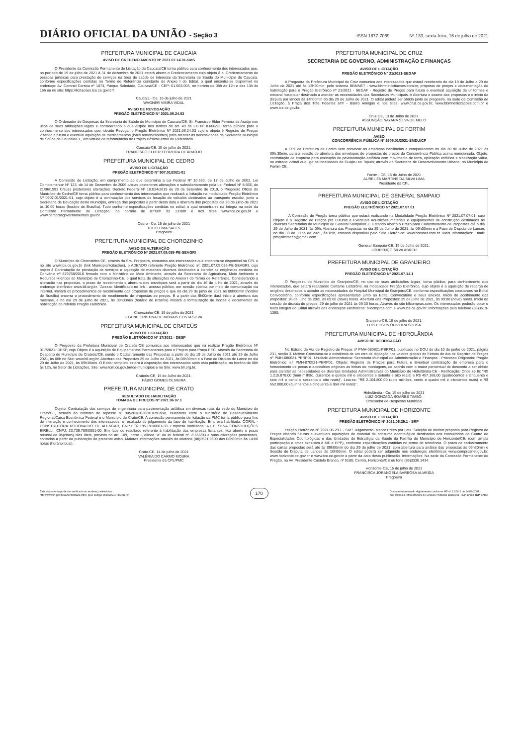DIÁRIO OFICIAL DA UNIÃO - Seção 3
ISSN 1677-7069 Nº 133, sexta-feira, 16 de julho de 2021
PREFEITURA MUNICIPAL DE CAUCAIA
AVISO DE CREDENCIAMENTO Nº 2021.07.14.01-SMS
O Presidente da Comissão Permanente de Licitação de Caucaia/CE torna público para conhecimento dos interessados que, no período de 19 de julho de 2021 à 31 de dezembro de 2021 estará aberto o Credenciamento cujo objeto é o: Credenciamento de pessoas jurídicas para prestação de serviços na área de saúde de interesse da Secretaria de Saúde do Município de Caucaia, conforme especificações contidas no Termo de Referência constante do Anexo I do Edital, o qual encontra-se disponível no endereço: Av. Coronel Correia nº 1073, Parque Soledade, Caucaia/CE - CEP: 61.603-005, no horário de 08h às 12h e das 13h às 16h ou no site: https://licitacoes.tce.ce.gov.br/.
Caucaia - Ce, 15 de julho de 2021
WAGNER VIEIRA VIDAL
AVISO DE REVOGAÇÃO
PREGÃO ELETRÔNICO Nº 2021.06.24.03
O Ordenador de Despesas da Secretaria de Saúde do Município de Caucaia/CE, Sr. Francisco Elder Ferreira de Araújo nos usos de suas atribuições legais e considerando o que dispõe nos termos do art. 49 da Lei Nº 8.666/93, torna público para o conhecimento dos interessados que, decide Revogar o Pregão Eletrônico Nº 2021.06.24.03 cujo o objeto é Registro de Preços visando a futura e eventual aquisição de medicamentos (lotes remanescentes) para atender as necessidades da Secretaria Municipal de Saúde de Caucaia/CE, em virtude de reformulação do Projeto Básico/Termo de Referência.
Caucaia-CE, 15 de julho de 2021.
FRANCISCO ELDER FERREIRA DE ARAÚJO
PREFEITURA MUNICIPAL DE CEDRO
AVISO DE LICITAÇÃO
PREGÃO ELETRÔNICO Nº 907.01/2021-01
A Comissão de Licitação, em cumprimento ao que determina a Lei Federal Nº 10.520, de 17 de Julho de 2002, Lei Complementar Nº 123, de 14 de Dezembro de 2006 c/suas posteriores alterações e subsidiariamente pela Lei Federal Nº 8.666, de 21/06/1993 C/suas posteriores alterações, Decreto Federal Nº 10.024/2019 de 20 de Setembro de 2019, o Pregoeiro Oficial do Município de Cedro/CE torna público para conhecimento dos interessados que realizará a licitação na modalidade Pregão Eletrônico Nº 0907.01/2021-01, cujo objeto é a contratação dos serviços de locação de veículos destinados ao transporte escolar, junto a Secretaria de Educação deste Município, entrega das propostas a partir desta data e abertura das propostas dia 30 de julho de 2021 às 10:00 horas (horário de Brasília). Tudo conforme especificações contidas no edital, o qual encontra-se na íntegra na sede da Comissão Permanente de Licitação, no horário de 07:00h às 13:00h e nos sites www.tce.ce.gov.br e www.comprasgovernamentais.gov.br.
Cedro - Ce, 15 de julho de 2021
TÚLIO LIMA SALES
Pregoeiro
PREFEITURA MUNICIPAL DE CHOROZINHO
AVISO DE ALTERAÇÃO
PREGÃO ELETRÔNICO Nº 2021.07.09.035-PE-SEAGRI
O Município de Chorozinho-CE, através da Sra. Pregoeira, comunica aos interessados que encontra-se disponível na CPL e no site www.tce.ce.gov.br (link Municipio/licitações), o ADENDO referente Pregão Eletrônico nº. 2021.07.09.035-PE-SEAGRI, cujo objeto é Contratação de prestação de serviços e aquisição de materiais diversos destinados a atender as exigências contidas no Convênio nº 879768/2018 firmado com o Ministério do Meio Ambiente, através da Secretaria de Agricultura, Meio Ambiente e Recursos Hídricos do Município de Chorozinho-CE, o qual trata de alterações no Anexo I do Termo de Referência. Considerando a alteração nas propostas, o prazo de recebimento e abertura dos envelopes será a partir do dia 16 de julho de 2021, através do endereço eletrônico www.bll.org.br. "Acesso Identificado no link - acesso público, em sessão pública por meio de comunicação via internet, iniciará os procedimentos de recebimento das propostas de preços e que no dia 29 de julho de 2021 as 08h00min (horário de Brasília) encerra o procedimento de recebimento de propostas de preços. E a partir das 9h00min dará início à abertura das mesmas, e no dia 29 de julho de 2021, às 09h30min (horário de Brasília) iniciará a formalização de lances e documentos de habilitação do referido Pregão Eletrônico.
Chorozinho-CE, 15 de julho de 2021
ELAINE CRISTINA DE MORAIS COSTA SILVA
PREFEITURA MUNICIPAL DE CRATEÚS
AVISO DE LICITAÇÃO
PREGÃO ELETRÔNICO Nº 17/2021 - DESP
O Pregoeiro da Prefeitura Municipal de Crateús-CE comunica aos interessados que irá realizar Pregão Eletrônico Nº 017/2021- DESP, cujo Objeto é a Aquisição de Equipamentos Permanentes para o Projeto para Praça PEC, através da Secretaria do Desporto do Município de Crateús/CE, sendo o Cadastramento das Propostas a partir do dia 19 de Julho de 2021 até 29 de Julho 2021, às 08h no Site: www.bll.org.br. Abertura das Propostas 29 de Julho de 2021, às 08h30min e a Fase de Disputa de Lance no dia 29 de Julho de 2021, às 09h30min. O Edital completo estará à disposição dos interessados após esta publicação, no horário de 08h às 12h, no Setor de Licitações, Site: www.tcm.ce.gov.br/tce-municipios e no Site: www.bll.org.br.
Crateús-CE, 15 de Julho de 2021.
FÁBIO GOMES OLIVEIRA
PREFEITURA MUNICIPAL DE CRATO
RESULTADO DE HABILITAÇÃO
TOMADA DE PREÇOS Nº 2021.06.07.1
Objeto: Contratação dos serviços de engenharia para pavimentação asfáltica em diversas ruas da sede do Município do Crato/CE, através do contrato de repasse nº 905203/2020/MDR/Caixa, celebrado entre o Ministério do Desenvolvimento Regional/Caixa Econômica Federal e o Município de Crato/CE. A comissão permanente de licitação da PMC torna público para fins de intimação e conhecimento dos interessados, o resultado do julgamento da fase de habilitação. Empresa habilitada: CORAL - CONSTRUTORA RODOVALHO DE ALENCAR, CNPJ: 07.195.191/0001-33. Empresa inabilitada: A.L.P. SILVA CONSTRUÇÕES EIRELLI, CNPJ: 23.739.789/0001-00. Em face do resultado referente à habilitação das empresas licitantes, fica aberto o prazo recusal de 05(cinco) dias úteis, previsto no art. 109, inciso I, alínea "a" da lei federal nº. 8.666/93 e suas alterações posteriores, contados a partir da publicação do presente aviso. Maiores informações através do telefone (88)3521.9600 das 08h00min às 14:00 horas (horário local).
Crato-CE, 14 de julho de 2021
VALÉRIA DO CARMO MOURA
Presidente da CPL/PMC
PREFEITURA MUNICIPAL DE CRUZ
SECRETARIA DE GOVERNO, ADMINISTRAÇÃO E FINANÇAS
AVISO DE LICITAÇÃO
PREGÃO ELETRÔNICO N° 21/2021-SEGAF
A Pregoeira da Prefeitura Municipal de Cruz comunica aos interessados que estará recebendo do dia 19 de Julho a 29 de Julho de 2021 até às 13h30min, pelo sistema BBMNET - www.bbmnetlicitacoes.com.br, proposta de preços e documentação de habilitação para o Pregão Eletrônico nº 21/2021 - SEGAF - Registro de Preços para futura e eventual aquisição de uniformes e enxoval hospitalar destinado a atender as necessidades das Secretarias Municipais. A Abertura e exame das propostas e o início da disputa por lances às 14h00min do dia 29 de Julho de 2021. O edital poderá ser obtido junto ao pregoeiro, na sede da Comissão de Licitação, à Praça dos Três Poderes s/nº - Bairro Aningas e nos sites: www.cruz.ce.gov.br, www.bbmnetlicitacoes.com.br e www.tce.ce.gov.br.
Cruz-CE, 13 de Julho de 2021.
ASSUNÇÃO NAYARA SILVA DE MELO
PREFEITURA MUNICIPAL DE FORTIM
AVISO
CONCORRÊNCIA PÚBLICA Nº 2605.01/2021-SMDU/CP
A CPL da Prefeitura de Fortim vem convocar as empresas habilitadas a comparecerem no dia 20 de Julho de 2021 às 09h:30min, para a sessão de abertura dos envelopes de propostas de preços da Concorrência Pública acima mencionada, Objeto: contratação de empresa para execução de pavimentação asfáltica com movimento de terra, aplicação asfáltica e sinalização viária, na estrada vicinal que liga as localidades de Guajiru ao Tapuio; através da Secretaria de Desenvolvimento Urbano, no Município de Fortim-CE.
Fortim - CE, 15 de Julho de 2021
AURELITA MARTINS DA SILVA LIMA
Presidente da CPL
PREFEITURA MUNICIPAL DE GENERAL SAMPAIO
AVISO DE LICITAÇÃO
PREGÃO ELETRÔNICO Nº 2021.07.07.01
A Comissão de Pregão torna público que estará realizando na Modalidade Pregão Eletrônico Nº 2021.07.07.01, cujo Objeto é o Registro de Preços pra Futuras e Eventuais Aquisições materiais e equipamentos de construção destinados as diversas Secretarias do Município de General Sampaio/CE. Estando Aberto o Prazo para Cadastramento de Propostas até o dia 29 de Julho de 2021, às 09h, Abertura das Propostas no dia 29 de Julho de 2021, às 09h30min e a Fase de Disputa de Lances no dia 30 de Julho de 2021, às 09h, estando disponível pelo Sítio Eletrônico: www.bbmnet.com.br. Mais Informações: Email: pmgslicitacao@gmail.com.
General Sampaio-CE, 15 de Julho de 2021.
LOURENÇO SILVA ABREU
PREFEITURA MUNICIPAL DE GRANJEIRO
AVISO DE LICITAÇÃO
PREGÃO ELETRÔNICO Nº 2021.07.14.1
O Pregoeiro do Município de Granjeiro/CE, no uso de suas atribuições legais, torna público, para conhecimento dos interessados, que estará realizando Certame Licitatório, na modalidade Pregão Eletrônico, cujo objeto é a aquisição de recarga de oxigênio destinados a atender as necessidades do Hospital Municipal de Granjeiro/CE, conforme especificações constantes no Edital Convocatório, conforme especificações apresentadas junto ao Edital Convocatório e seus anexos. Início do acolhimento das propostas: 16 de julho de 2021 às 09:00 (nove) horas. Abertura das Propostas: 29 de julho de 2021, às 09:00 (nove) horas. Início da sessão de disputa de preços: 29 de julho de 2021 às 09:30 horas. Através do site bllcompras.com. Os interessados poderão obter o texto integral do Edital através dos endereços eletrônicos: bllcompras.com e www.tce.ce.gov.br. Informações pelo telefone (88)3519-1350.
Granjeiro-CE, 15 de julho de 2021.
LUÍS EDSON OLIVEIRA SOUSA
PREFEITURA MUNICIPAL DE HIDROLÂNDIA
AVISO DE RETIFICAÇÃO
No Extrato de Ata de Registro de Preços nº PMH-080621-PERP01, publicado no DOU do dia 10 de junho de 2021, página 231, seção 3. Motivo: Constatou-se a existência de um erro de digitação nos valores globais do Extrato de Ata de Registro de Preços nº PMH-080621-PERP01. Unidade Administrativa: Secretaria Municipal de Administração e Finanças - Processo Originário: Pregão Eletrônico n.º PMH-070521-PERP01. Objeto: Registro de Preços para Futura e Eventual contratação de empresa para o fornecimento de peças e acessórios originais as linhas de montagens, de acordo com o maior percentual de desconto a ser obtido para atender as necessidades de diversas Unidades Administrativas do Município de Hidrolândia-CE - Retificação: Onde se lê: "R$ 1.215.878,00 (hum milhão, duzentos e quinze mil e oitocentos e setenta e oito reais) e R$ 457.168,00 (quatrocentos e cinquenta e sete mil e cento e sessenta e oito reais)", Leia-se: "R$ 2.104.800,00 (dois milhões, cento e quatro mil e oitocentos reais) e R$ 552.000,00 (quinhentos e cinquenta e dois mil reais)".
Hidrolândia - Ce, 15 de julho de 2021
LUIZ GONZAGA SOARES TIMBÓ.
Ordenador de Despesas Municipal
PREFEITURA MUNICIPAL DE HORIZONTE
AVISO DE LICITAÇÃO
PREGÃO ELETRÔNICO Nº 2021.06.29.1 - SRP
Pregão Eletrônico Nº 2021.06.29.1 - SRP. Julgamento: Menor Preço por Lote. Seleção de melhor proposta para Registro de Preços visando futuras e eventuais aquisições de material de consumo odontológico destinados aos consultórios do Centro de Especialidades Odontológicas e das Unidades de Estratégia da Saúde da Família do Município de Horizonte/CE, (com ampla participação e cotas exclusiva à ME e EPP), conforme especificações contidas no termo de referência. O prazo de cadastramento das cartas propostas será até às 09h00min do dia 29 de julho de 2021, com abertura para análise das propostas às 09h30min e Sessão de Disputa de Lances às 10h00min. O edital poderá ser adquirido nos endereços eletrônicos www.comprasnet.gov.br, www.horizonte.ce.gov.br e www.tce.ce.gov.br a partir da data desta publicação. Informações: Na sede da Comissão Permanente de Pregão, na Av. Presidente Castelo Branco, nº 5180, Centro, Horizonte/CE ou fone (85)3336.1434.
Horizonte-CE, 15 de julho de 2021
FRANCISCA JORANGELA BARBOSA ALMEIDA
Pregoeira
Este documento pode ser verificado no endereço eletrônico
http://www.in.gov.br/autenticidade.html, pelo código 05302021071600170
170
Documento assinado digitalmente conforme MP nº 2.200-2 de 24/08/2001,
que institui a Infraestrutura de Chaves Públicas Brasileira - ICP-Brasil. ICP Brasil